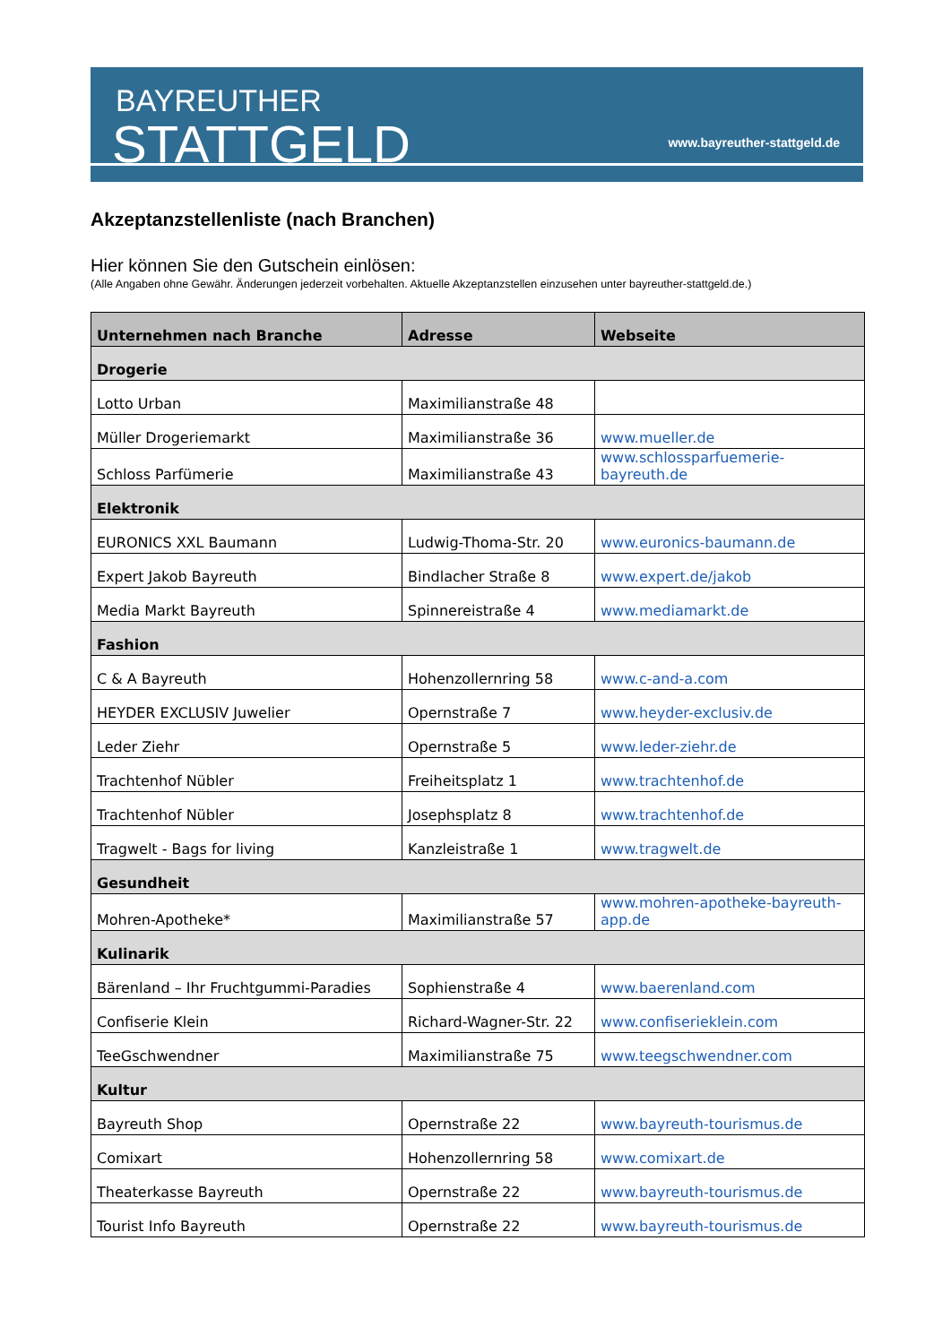BAYREUTHER
STATTGELD www.bayreuther-stattgeld.de
Akzeptanzstellenliste (nach Branchen)
Hier können Sie den Gutschein einlösen:
(Alle Angaben ohne Gewähr. Änderungen jederzeit vorbehalten. Aktuelle Akzeptanzstellen einzusehen unter bayreuther-stattgeld.de.)
| Unternehmen nach Branche | Adresse | Webseite |
| --- | --- | --- |
| Drogerie | | |
| Lotto Urban | Maximilianstraße 48 | |
| Müller Drogeriemarkt | Maximilianstraße 36 | www.mueller.de |
| Schloss Parfümerie | Maximilianstraße 43 | www.schlossparfuemerie-bayreuth.de |
| Elektronik | | |
| EURONICS XXL Baumann | Ludwig-Thoma-Str. 20 | www.euronics-baumann.de |
| Expert Jakob Bayreuth | Bindlacher Straße 8 | www.expert.de/jakob |
| Media Markt Bayreuth | Spinnereistraße 4 | www.mediamarkt.de |
| Fashion | | |
| C & A Bayreuth | Hohenzollernring 58 | www.c-and-a.com |
| HEYDER EXCLUSIV Juwelier | Opernstraße 7 | www.heyder-exclusiv.de |
| Leder Ziehr | Opernstraße 5 | www.leder-ziehr.de |
| Trachtenhof Nübler | Freiheitsplatz 1 | www.trachtenhof.de |
| Trachtenhof Nübler | Josephsplatz 8 | www.trachtenhof.de |
| Tragwelt - Bags for living | Kanzleistraße 1 | www.tragwelt.de |
| Gesundheit | | |
| Mohren-Apotheke* | Maximilianstraße 57 | www.mohren-apotheke-bayreuth-app.de |
| Kulinarik | | |
| Bärenland – Ihr Fruchtgummi-Paradies | Sophienstraße 4 | www.baerenland.com |
| Confiserie Klein | Richard-Wagner-Str. 22 | www.confiserieklein.com |
| TeeGschwendner | Maximilianstraße 75 | www.teegschwendner.com |
| Kultur | | |
| Bayreuth Shop | Opernstraße 22 | www.bayreuth-tourismus.de |
| Comixart | Hohenzollernring 58 | www.comixart.de |
| Theaterkasse Bayreuth | Opernstraße 22 | www.bayreuth-tourismus.de |
| Tourist Info Bayreuth | Opernstraße 22 | www.bayreuth-tourismus.de |